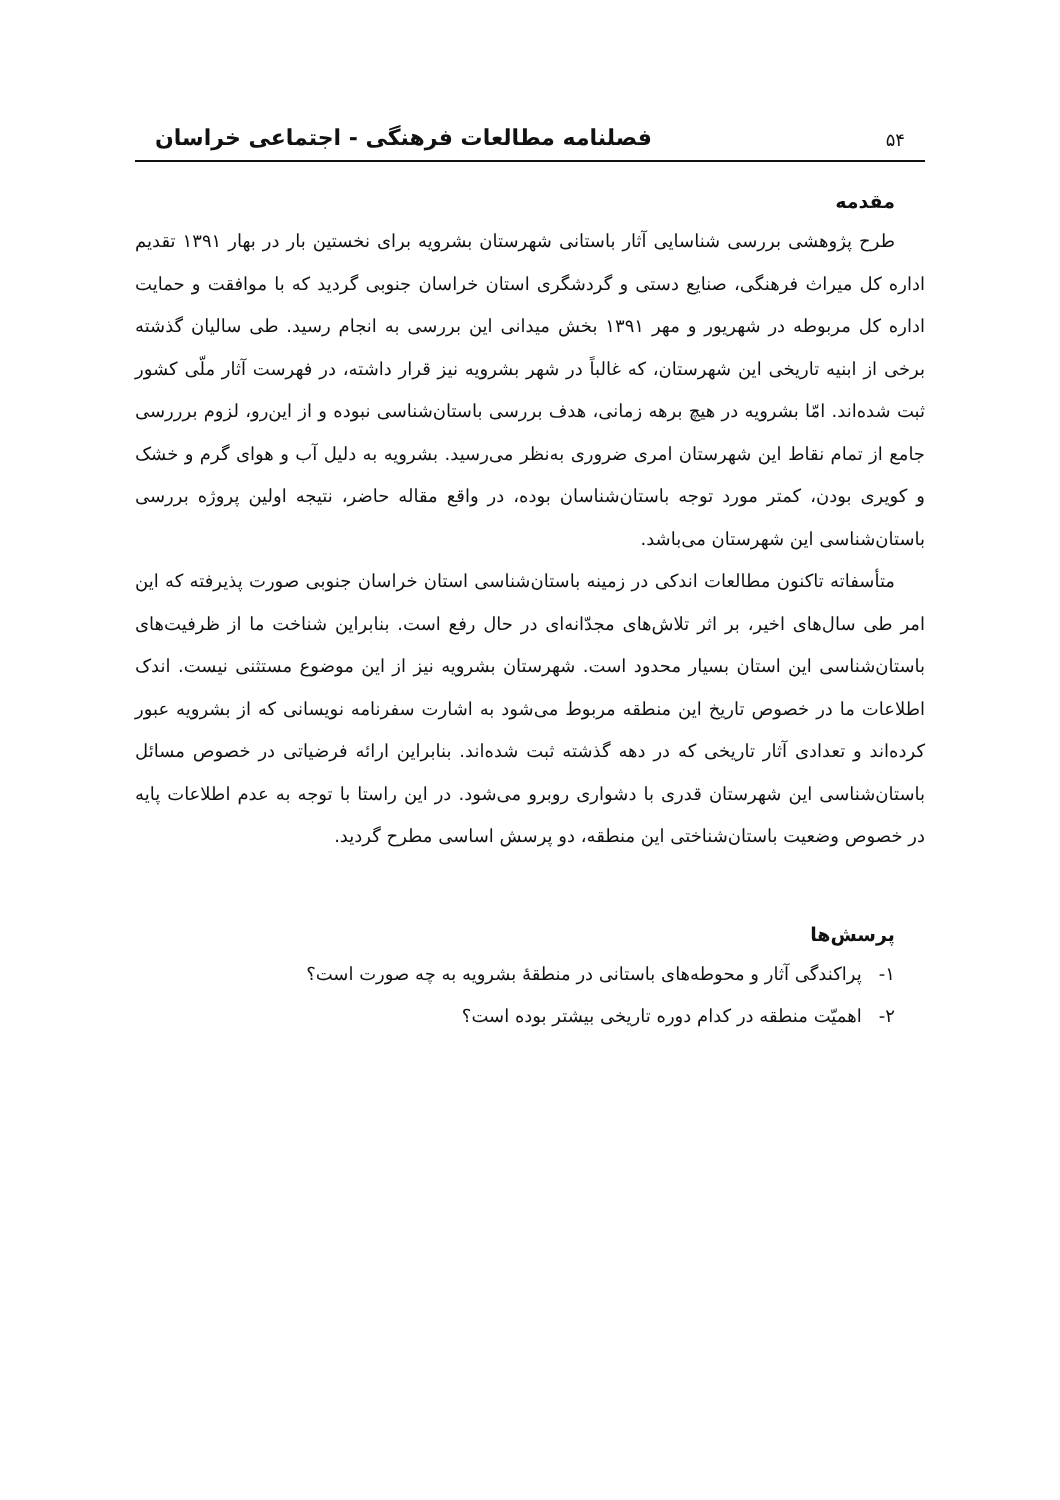۵۴ فصلنامه مطالعات فرهنگی - اجتماعی خراسان
مقدمه
طرح پژوهشی بررسی شناسایی آثار باستانی شهرستان بشرویه برای نخستین بار در بهار ۱۳۹۱ تقدیم اداره کل میراث فرهنگی، صنایع دستی و گردشگری استان خراسان جنوبی گردید که با موافقت و حمایت اداره کل مربوطه در شهریور و مهر ۱۳۹۱ بخش میدانی این بررسی به انجام رسید. طی سالیان گذشته برخی از ابنیه تاریخی این شهرستان، که غالباً در شهر بشرویه نیز قرار داشته، در فهرست آثار ملّی کشور ثبت شده‌اند. امّا بشرویه در هیچ برهه زمانی، هدف بررسی باستان‌شناسی نبوده و از این‌رو، لزوم برررسی جامع از تمام نقاط این شهرستان امری ضروری به‌نظر می‌رسید. بشرویه به دلیل آب و هوای گرم و خشک و کویری بودن، کمتر مورد توجه باستان‌شناسان بوده، در واقع مقاله حاضر، نتیجه اولین پروژه بررسی باستان‌شناسی این شهرستان می‌باشد.
متأسفاته تاکنون مطالعات اندکی در زمینه باستان‌شناسی استان خراسان جنوبی صورت پذیرفته که این امر طی سال‌های اخیر، بر اثر تلاش‌های مجدّانه‌ای در حال رفع است. بنابراین شناخت ما از ظرفیت‌های باستان‌شناسی این استان بسیار محدود است. شهرستان بشرویه نیز از این موضوع مستثنی نیست. اندک اطلاعات ما در خصوص تاریخ این منطقه مربوط می‌شود به اشارت سفرنامه نویسانی که از بشرویه عبور کرده‌اند و تعدادی آثار تاریخی که در دهه گذشته ثبت شده‌اند. بنابراین ارائه فرضیاتی در خصوص مسائل باستان‌شناسی این شهرستان قدری با دشواری روبرو می‌شود. در این راستا با توجه به عدم اطلاعات پایه در خصوص وضعیت باستان‌شناختی این منطقه، دو پرسش اساسی مطرح گردید.
پرسش‌ها
۱- پراکندگی آثار و محوطه‌های باستانی در منطقهٔ بشرویه به چه صورت است؟
۲- اهمیّت منطقه در کدام دوره تاریخی بیشتر بوده است؟